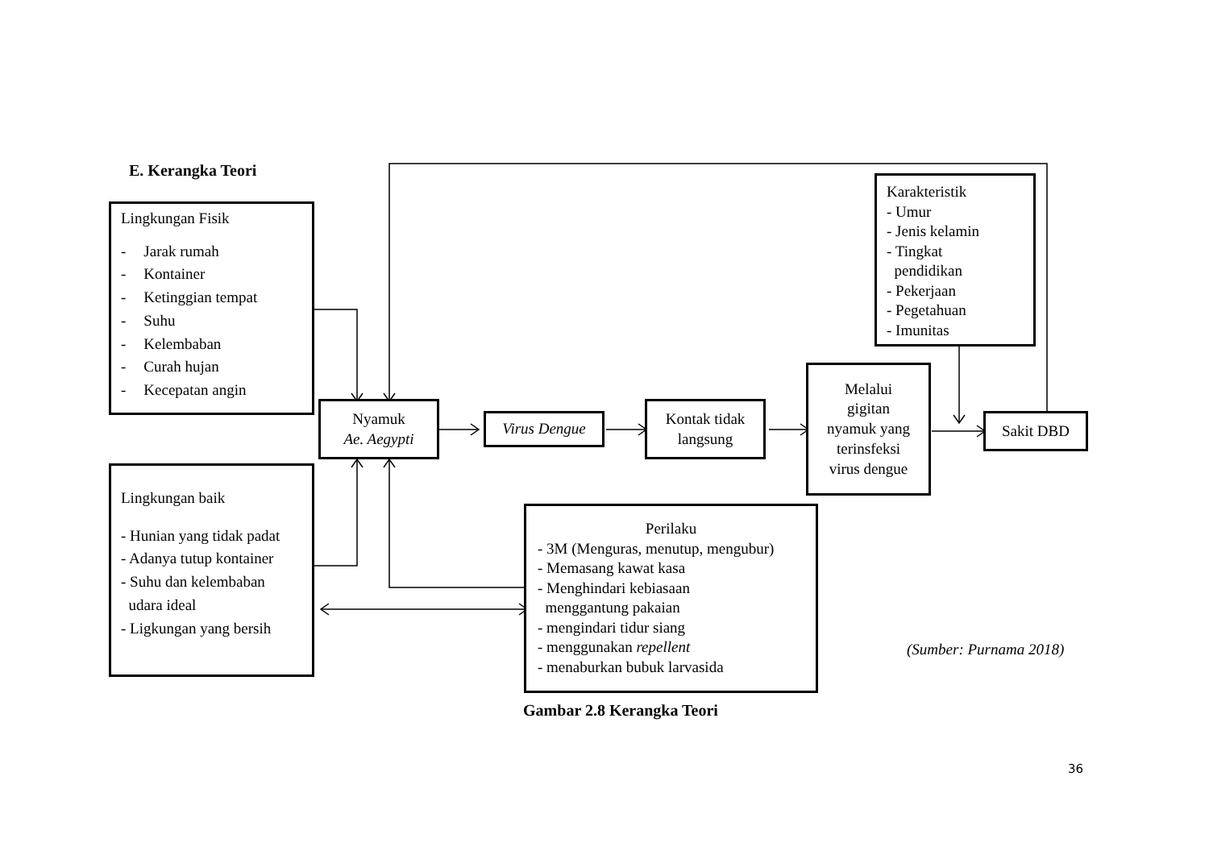E. Kerangka Teori
Lingkungan Fisik
- Jarak rumah
- Kontainer
- Ketinggian tempat
- Suhu
- Kelembaban
- Curah hujan
- Kecepatan angin
Karakteristik
- Umur
- Jenis kelamin
- Tingkat
pendidikan
- Pekerjaan
- Pegetahuan
- Imunitas
Nyamuk
Ae. Aegypti
Virus Dengue
Kontak tidak
langsung
Melalui
gigitan
nyamuk yang
terinsfeksi
virus dengue
Sakit DBD
Lingkungan baik
- Hunian yang tidak padat
- Adanya tutup kontainer
- Suhu dan kelembaban
udara ideal
- Ligkungan yang bersih
Perilaku
- 3M (Menguras, menutup, mengubur)
- Memasang kawat kasa
- Menghindari kebiasaan
menggantung pakaian
- mengindari tidur siang
- menggunakan repellent
- menaburkan bubuk larvasida
(Sumber: Purnama 2018)
Gambar 2.8 Kerangka Teori
36